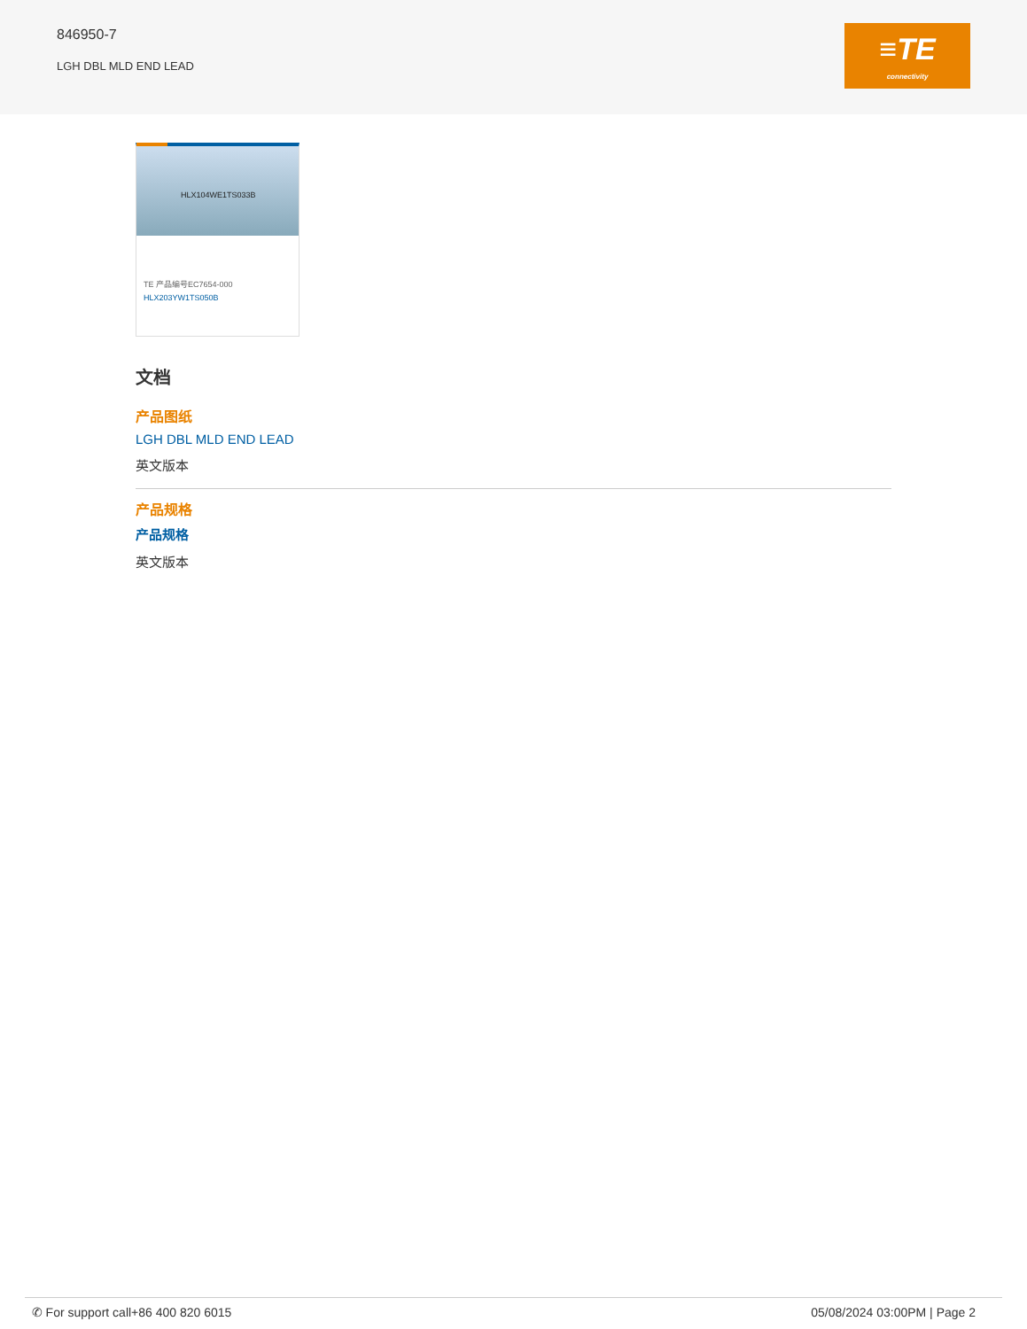846950-7
LGH DBL MLD END LEAD
≡TE
connectivity
HLX104WE1TS033B
TE 产品编号EC7654-000
HLX203YW1TS050B
文档
产品图纸
LGH DBL MLD END LEAD
英文版本
产品规格
产品规格
英文版本
✆ For support call+86 400 820 6015 05/08/2024 03:00PM | Page 2